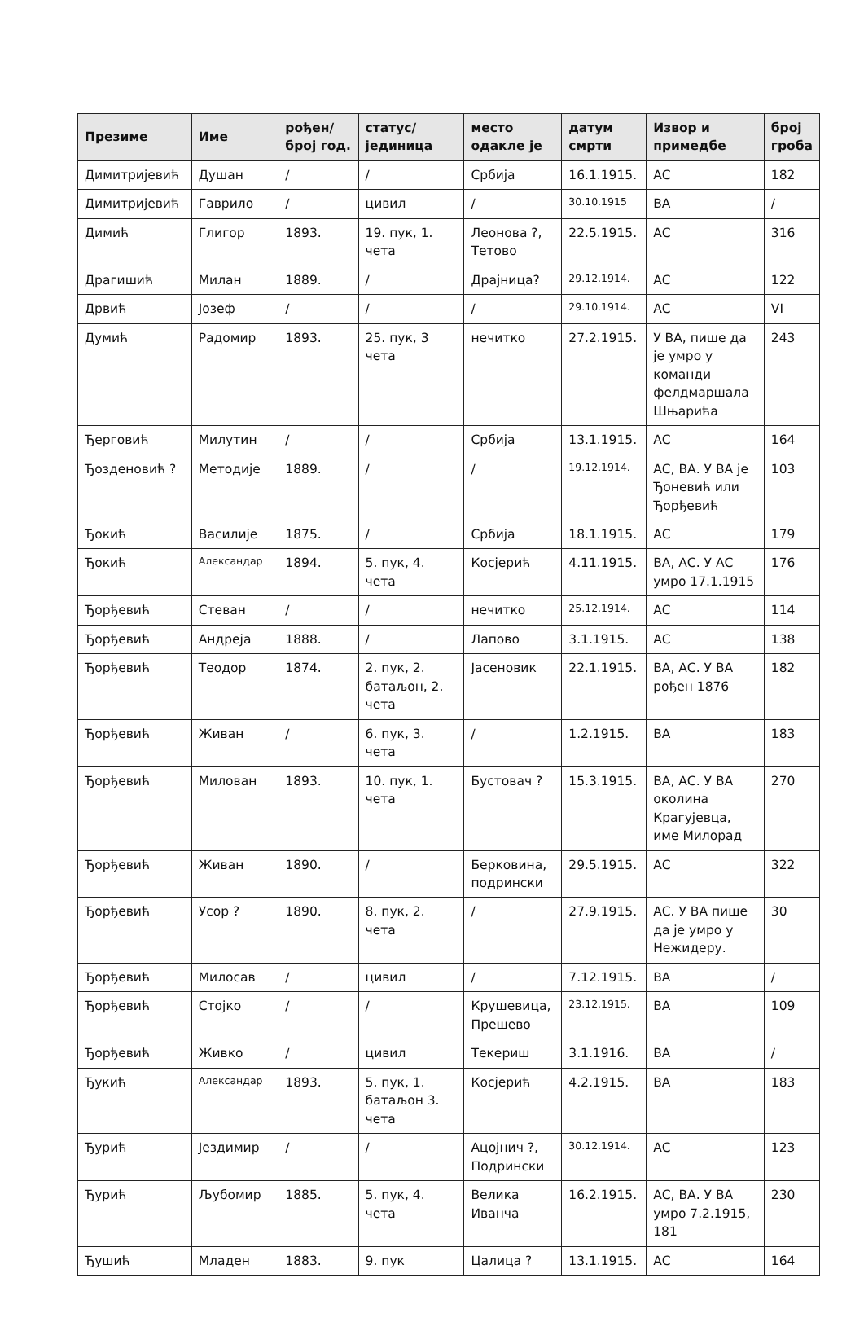| Презиме | Име | рођен/ број год. | статус/ јединица | место одакле је | датум смрти | Извор и примедбе | број гроба |
| --- | --- | --- | --- | --- | --- | --- | --- |
| Димитријевић | Душан | / | / | Србија | 16.1.1915. | АС | 182 |
| Димитријевић | Гаврило | / | цивил | / | 30.10.1915 | ВА | / |
| Димић | Глигор | 1893. | 19. пук, 1. чета | Леонова ?, Тетово | 22.5.1915. | АС | 316 |
| Драгишић | Милан | 1889. | / | Драјница? | 29.12.1914. | АС | 122 |
| Дрвић | Јозеф | / | / | / | 29.10.1914. | АС | VI |
| Думић | Радомир | 1893. | 25. пук, 3 чета | нечитко | 27.2.1915. | У ВА, пише да је умро у команди фелдмаршала Шњарића | 243 |
| Ђерговић | Милутин | / | / | Србија | 13.1.1915. | АС | 164 |
| Ђозденовић ? | Методије | 1889. | / | / | 19.12.1914. | АС, ВА. У ВА је Ђоневић или Ђорђевић | 103 |
| Ђокић | Василије | 1875. | / | Србија | 18.1.1915. | АС | 179 |
| Ђокић | Александар | 1894. | 5. пук, 4. чета | Косјерић | 4.11.1915. | ВА, АС. У АС умро 17.1.1915 | 176 |
| Ђорђевић | Стеван | / | / | нечитко | 25.12.1914. | АС | 114 |
| Ђорђевић | Андреја | 1888. | / | Лапово | 3.1.1915. | АС | 138 |
| Ђорђевић | Теодор | 1874. | 2. пук, 2. батаљон, 2. чета | Јасеновик | 22.1.1915. | ВА, АС. У ВА рођен 1876 | 182 |
| Ђорђевић | Живан | / | 6. пук, 3. чета | / | 1.2.1915. | ВА | 183 |
| Ђорђевић | Милован | 1893. | 10. пук, 1. чета | Бустовач ? | 15.3.1915. | ВА, АС. У ВА околина Крагујевца, име Милорад | 270 |
| Ђорђевић | Живан | 1890. | / | Берковина, подрински | 29.5.1915. | АС | 322 |
| Ђорђевић | Усор ? | 1890. | 8. пук, 2. чета | / | 27.9.1915. | АС. У ВА пише да је умро у Нежидеру. | 30 |
| Ђорђевић | Милосав | / | цивил | / | 7.12.1915. | ВА | / |
| Ђорђевић | Стојко | / | / | Крушевица, Прешево | 23.12.1915. | ВА | 109 |
| Ђорђевић | Живко | / | цивил | Текериш | 3.1.1916. | ВА | / |
| Ђукић | Александар | 1893. | 5. пук, 1. батаљон 3. чета | Косјерић | 4.2.1915. | ВА | 183 |
| Ђурић | Јездимир | / | / | Ацојнич ?, Подрински | 30.12.1914. | АС | 123 |
| Ђурић | Љубомир | 1885. | 5. пук, 4. чета | Велика Иванча | 16.2.1915. | АС, ВА. У ВА умро 7.2.1915, 181 | 230 |
| Ђушић | Младен | 1883. | 9. пук | Цалица ? | 13.1.1915. | АС | 164 |